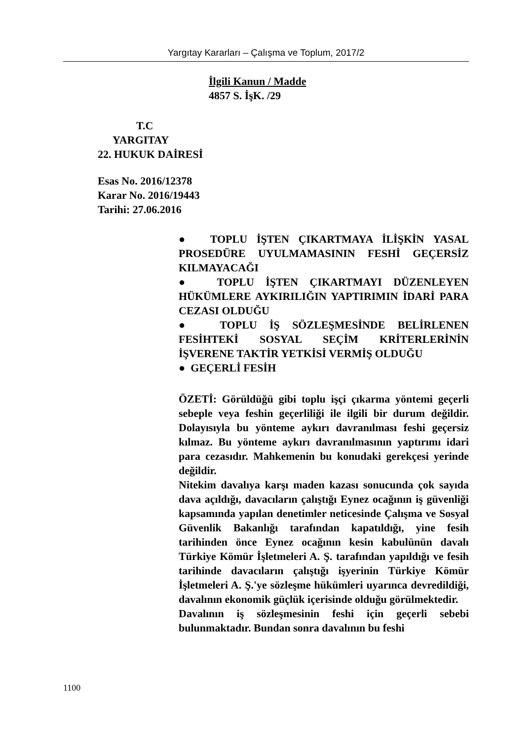Yargıtay Kararları – Çalışma ve Toplum, 2017/2
İlgili Kanun / Madde
4857 S. İşK. /29
T.C
YARGITAY
22. HUKUK DAİRESİ
Esas No. 2016/12378
Karar No. 2016/19443
Tarihi: 27.06.2016
● TOPLU İŞTEN ÇIKARTMAYA İLİŞKİN YASAL PROSEDÜRE UYULMAMASININ FESHİ GEÇERSİZ KILMAYACAĞI
● TOPLU İŞTEN ÇIKARTMAYI DÜZENLEYEN HÜKÜMLERE AYKIRILIĞIN YAPTIRIMIN İDARİ PARA CEZASI OLDUĞU
● TOPLU İŞ SÖZLEŞMESİNDE BELİRLENEN FESİHTEKİ SOSYAL SEÇİM KRİTERLERİNİN İŞVERENE TAKTİR YETKİSİ VERMİŞ OLDUĞU
● GEÇERLİ FESİH
ÖZETİ: Görüldüğü gibi toplu işçi çıkarma yöntemi geçerli sebeple veya feshin geçerliliği ile ilgili bir durum değildir. Dolayısıyla bu yönteme aykırı davranılması feshi geçersiz kılmaz. Bu yönteme aykırı davranılmasının yaptırımı idari para cezasıdır. Mahkemenin bu konudaki gerekçesi yerinde değildir.
Nitekim davalıya karşı maden kazası sonucunda çok sayıda dava açıldığı, davacıların çalıştığı Eynez ocağının iş güvenliği kapsamında yapılan denetimler neticesinde Çalışma ve Sosyal Güvenlik Bakanlığı tarafından kapatıldığı, yine fesih tarihinden önce Eynez ocağının kesin kabulünün davalı Türkiye Kömür İşletmeleri A. Ş. tarafından yapıldığı ve fesih tarihinde davacıların çalıştığı işyerinin Türkiye Kömür İşletmeleri A. Ş.'ye sözleşme hükümleri uyarınca devredildiği, davalının ekonomik güçlük içerisinde olduğu görülmektedir.
Davalının iş sözleşmesinin feshi için geçerli sebebi bulunmaktadır. Bundan sonra davalının bu feshi
1100